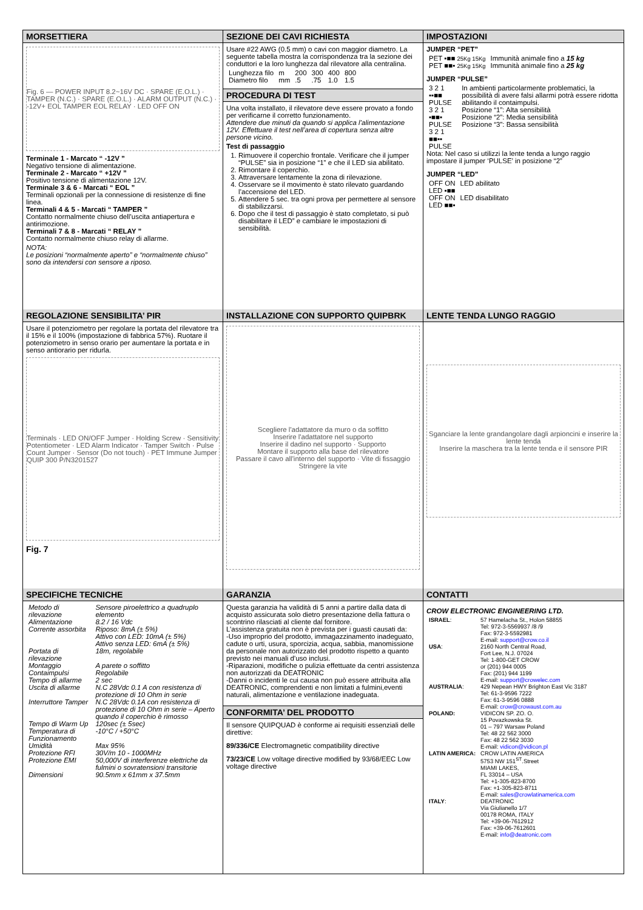MORSETTIERA
Fig. 6 — POWER INPUT 8.2~16V DC · SPARE (E.O.L.) · TAMPER (N.C.) · SPARE (E.O.L.) · ALARM OUTPUT (N.C.) · -12V+ EOL TAMPER EOL RELAY · LED OFF ON
Terminale 1 - Marcato “ -12V ”
Negativo tensione di alimentazione.
Terminale 2 - Marcato “ +12V ”
Positivo tensione di alimentazione 12V.
Terminale 3 & 6 - Marcati “ EOL ”
Terminali opzionali per la connessione di resistenze di fine linea.
Terminali 4 & 5 - Marcati “ TAMPER ”
Contatto normalmente chiuso dell’uscita antiapertura e antirimozione.
Terminali 7 & 8 - Marcati “ RELAY ”
Contatto normalmente chiuso relay di allarme.
NOTA:
Le posizioni “normalmente aperto” e “normalmente chiuso” sono da intendersi con sensore a riposo.
SEZIONE DEI CAVI RICHIESTA
Usare #22 AWG (0.5 mm) o cavi con maggior diametro. La seguente tabella mostra la corrispondenza tra la sezione dei conduttori e la loro lunghezza dal rilevatore alla centralina.
| Lunghezza filo | m | 200 | 300 | 400 | 800 |
| Diametro filo | mm | .5 | .75 | 1.0 | 1.5 |
PROCEDURA DI TEST
Una volta installato, il rilevatore deve essere provato a fondo per verificarne il corretto funzionamento.
Attendere due minuti da quando si applica l’alimentazione 12V. Effettuare il test nell’area di copertura senza altre persone vicino.
Test di passaggio
1. Rimuovere il coperchio frontale. Verificare che il jumper “PULSE” sia in posizione “1” e che il LED sia abilitato.
2. Rimontare il coperchio.
3. Attraversare lentamente la zona di rilevazione.
4. Osservare se il movimento è stato rilevato guardando l’accensione del LED.
5. Attendere 5 sec. tra ogni prova per permettere al sensore di stabilizzarsi.
6. Dopo che il test di passaggio è stato completato, si può disabilitare il LED” e cambiare le impostazioni di sensibilità.
IMPOSTAZIONI
JUMPER “PET”
| PET ▪■■ 25Kg 15Kg | Immunità animale fino a 15 kg |
| PET ■■▪ 25Kg 15Kg | Immunità animale fino a 25 kg |
JUMPER “PULSE”
| 3 2 1 ▪▪■■ PULSE 3 2 1 ▪■■▪ PULSE 3 2 1 ■■▪▪ PULSE | In ambienti particolarmente problematici, la possibilità di avere falsi allarmi potrà essere ridotta abilitando il contaimpulsi. Posizione “1”: Alta sensibilità Posizione “2”: Media sensibilità Posizione “3”: Bassa sensibilità |
Nota: Nel caso si utilizzi la lente tenda a lungo raggio impostare il jumper ‘PULSE’ in posizione “2”
JUMPER “LED”
| OFF ON LED ▪■■ | LED abilitato |
| OFF ON LED ■■▪ | LED disabilitato |
REGOLAZIONE SENSIBILITA’ PIR
Usare il potenziometro per regolare la portata del rilevatore tra il 15% e il 100% (impostazione di fabbrica 57%). Ruotare il potenziometro in senso orario per aumentare la portata e in senso antiorario per ridurla.
Terminals · LED ON/OFF Jumper · Holding Screw · Sensitivity Potentiometer · LED Alarm Indicator · Tamper Switch · Pulse Count Jumper · Sensor (Do not touch) · PET Immune Jumper
QUIP 300 P/N3201527
Fig. 7
INSTALLAZIONE CON SUPPORTO QUIPBRK
Scegliere l'adattatore da muro o da soffitto
Inserire l'adattatore nel supporto
Inserire il dadino nel supporto · Supporto
Montare il supporto alla base del rilevatore
Passare il cavo all'interno del supporto · Vite di fissaggio
Stringere la vite
LENTE TENDA LUNGO RAGGIO
Sganciare la lente grandangolare dagli arpioncini e inserire la lente tenda
Inserire la maschera tra la lente tenda e il sensore PIR
SPECIFICHE TECNICHE
| Metodo di rilevazione | Sensore piroelettrico a quadruplo elemento |
| Alimentazione | 8.2 / 16 Vdc |
| Corrente assorbita | Riposo: 8mA (± 5%) Attivo con LED: 10mA (± 5%) Attivo senza LED: 6mA (± 5%) |
| Portata di rilevazione | 18m, regolabile |
| Montaggio | A parete o soffitto |
| Contaimpulsi | Regolabile |
| Tempo di allarme | 2 sec |
| Uscita di allarme | N.C 28Vdc 0.1 A con resistenza di protezione di 10 Ohm in serie |
| Interruttore Tamper | N.C 28Vdc 0.1A con resistenza di protezione di 10 Ohm in serie – Aperto quando il coperchio è rimosso |
| Tempo di Warm Up | 120sec (± 5sec) |
| Temperatura di Funzionamento | -10°C / +50°C |
| Umidità | Max 95% |
| Protezione RFI | 30V/m 10 - 1000MHz |
| Protezione EMI | 50,000V di interferenze elettriche da fulmini o sovratensioni transitorie |
| Dimensioni | 90.5mm x 61mm x 37.5mm |
GARANZIA
Questa garanzia ha validità di 5 anni a partire dalla data di acquisto assicurata solo dietro presentazione della fattura o scontrino rilasciati al cliente dal fornitore.
L’assistenza gratuita non è prevista per i guasti causati da:
-Uso improprio del prodotto, immagazzinamento inadeguato, cadute o urti, usura, sporcizia, acqua, sabbia, manomissione da personale non autorizzato del prodotto rispetto a quanto previsto nei manuali d’uso inclusi.
-Riparazioni, modifiche o pulizia effettuate da centri assistenza non autorizzati da DEATRONIC
-Danni o incidenti le cui causa non può essere attribuita alla DEATRONIC, comprendenti e non limitati a fulmini,eventi naturali, alimentazione e ventilazione inadeguata.
CONFORMITA’ DEL PRODOTTO
Il sensore QUIPQUAD è conforme ai requisiti essenziali delle direttive:
89/336/CE Electromagnetic compatibility directive
73/23/CE Low voltage directive modified by 93/68/EEC Low voltage directive
CONTATTI
CROW ELECTRONIC ENGINEERING LTD.
| ISRAEL : | 57 Hamelacha St., Holon 58855 Tel: 972-3-5569937 /8 /9 Fax: 972-3-5592981 E-mail: support@crow.co.il |
| USA : | 2160 North Central Road, Fort Lee, N.J. 07024 Tel: 1-800-GET CROW or (201) 944 0005 Fax: (201) 944 1199 E-mail: support@crowelec.com |
| AUSTRALIA : | 429 Nepean HWY Brighton East Vic 3187 Tel: 61-3-9596 7222 Fax: 61-3-9596 0888 E-mail: crow@crowaust.com.au |
| POLAND: | VIDICON SP. ZO. O. 15 Povazkowska St. 01 – 797 Warsaw Poland Tel: 48 22 562 3000 Fax: 48 22 562 3030 E-mail: vidicon@vidicon.pl |
| LATIN AMERICA: | CROW LATIN AMERICA 5753 NW 151<sup>ST</sup>.Street MIAMI LAKES, FL 33014 – USA Tel: +1-305-823-8700 Fax: +1-305-823-8711 E-mail: sales@crowlatinamerica.com |
| ITALY : | DEATRONIC Via Giulianello 1/7 00178 ROMA, ITALY Tel: +39-06-7612912 Fax: +39-06-7612601 E-mail: info@deatronic.com |